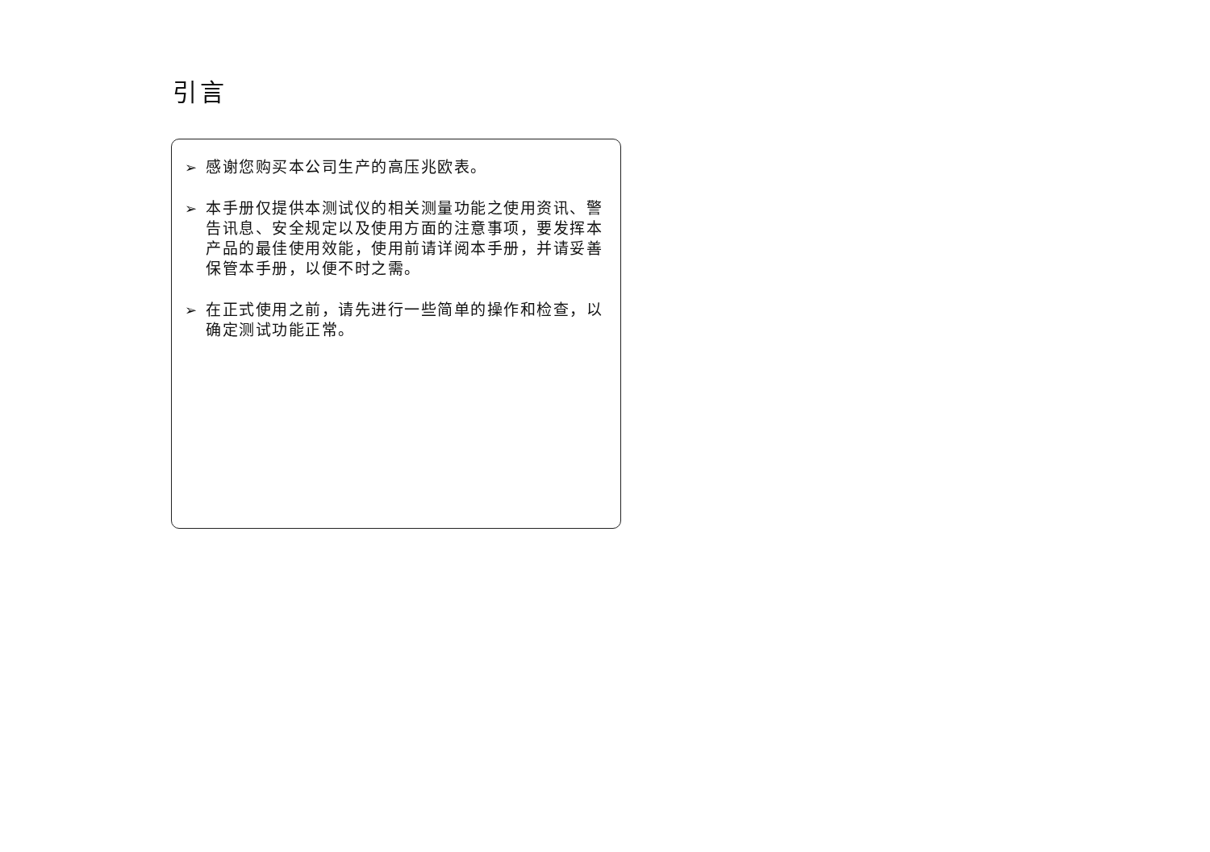引言
➢ 感谢您购买本公司生产的高压兆欧表。
➢ 本手册仅提供本测试仪的相关测量功能之使用资讯、警告讯息、安全规定以及使用方面的注意事项，要发挥本产品的最佳使用效能，使用前请详阅本手册，并请妥善保管本手册，以便不时之需。
➢ 在正式使用之前，请先进行一些简单的操作和检查，以确定测试功能正常。